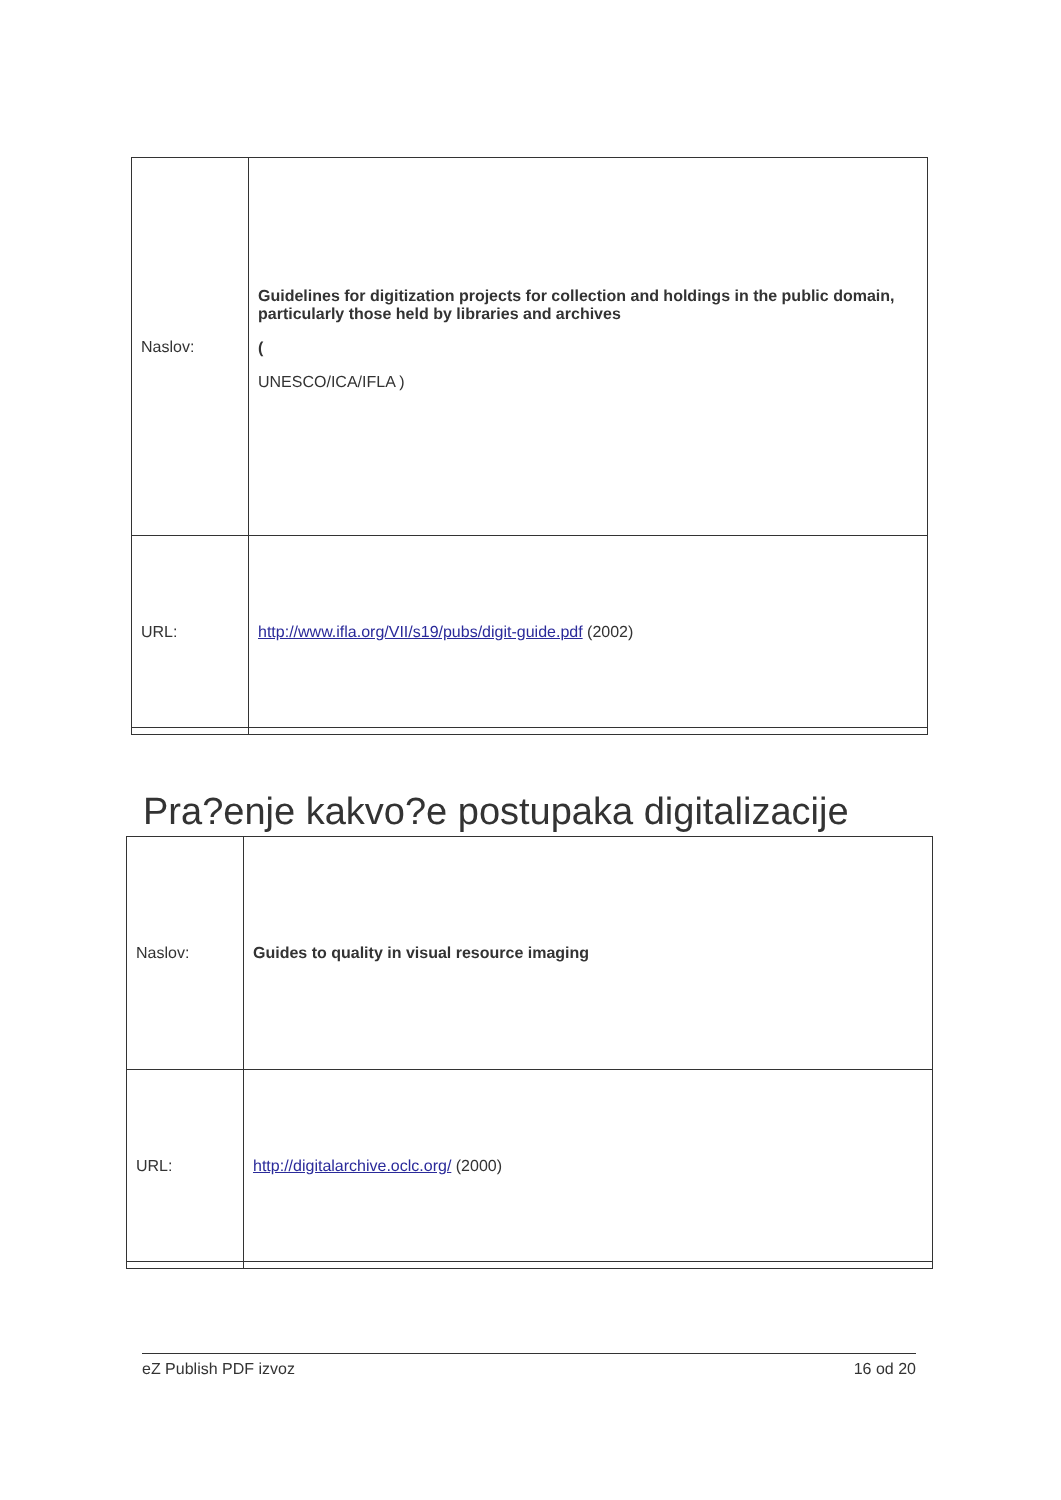| Naslov: | Guidelines for digitization projects for collection and holdings in the public domain, particularly those held by libraries and archives ( UNESCO/ICA/IFLA ) |
| URL: | http://www.ifla.org/VII/s19/pubs/digit-guide.pdf (2002) |
Pra?enje kakvo?e postupaka digitalizacije
| Naslov: | Guides to quality in visual resource imaging |
| URL: | http://digitalarchive.oclc.org/ (2000) |
eZ Publish PDF izvoz 16 od 20